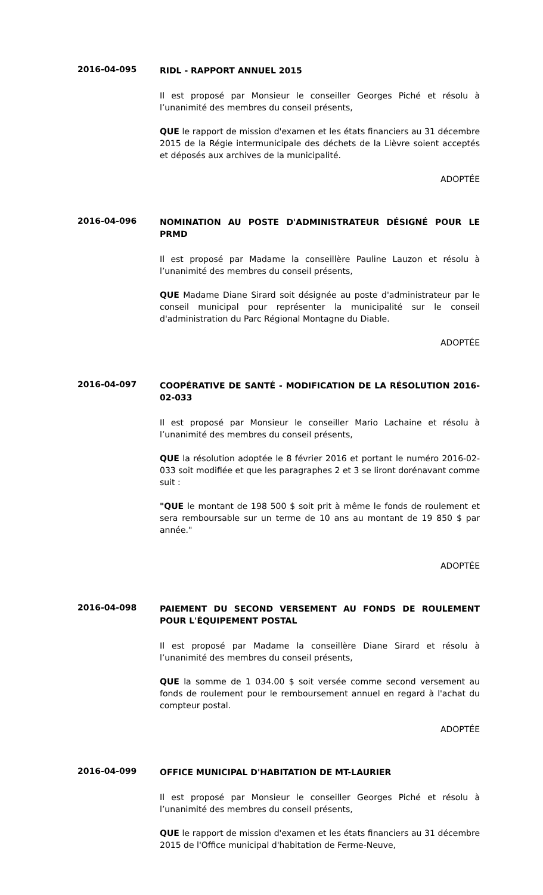2016-04-095
RIDL - RAPPORT ANNUEL 2015
Il est proposé par Monsieur le conseiller Georges Piché et résolu à l’unanimité des membres du conseil présents,
QUE le rapport de mission d'examen et les états financiers au 31 décembre 2015 de la Régie intermunicipale des déchets de la Lièvre soient acceptés et déposés aux archives de la municipalité.
ADOPTÉE
2016-04-096
NOMINATION AU POSTE D'ADMINISTRATEUR DÉSIGNÉ POUR LE PRMD
Il est proposé par Madame la conseillère Pauline Lauzon et résolu à l’unanimité des membres du conseil présents,
QUE Madame Diane Sirard soit désignée au poste d'administrateur par le conseil municipal pour représenter la municipalité sur le conseil d'administration du Parc Régional Montagne du Diable.
ADOPTÉE
2016-04-097
COOPÉRATIVE DE SANTÉ - MODIFICATION DE LA RÉSOLUTION 2016-02-033
Il est proposé par Monsieur le conseiller Mario Lachaine et résolu à l’unanimité des membres du conseil présents,
QUE la résolution adoptée le 8 février 2016 et portant le numéro 2016-02-033 soit modifiée et que les paragraphes 2 et 3 se liront dorénavant comme suit :
"QUE le montant de 198 500 $ soit prit à même le fonds de roulement et sera remboursable sur un terme de 10 ans au montant de 19 850 $ par année."
ADOPTÉE
2016-04-098
PAIEMENT DU SECOND VERSEMENT AU FONDS DE ROULEMENT POUR L'ÉQUIPEMENT POSTAL
Il est proposé par Madame la conseillère Diane Sirard et résolu à l’unanimité des membres du conseil présents,
QUE la somme de 1 034.00 $ soit versée comme second versement au fonds de roulement pour le remboursement annuel en regard à l'achat du compteur postal.
ADOPTÉE
2016-04-099
OFFICE MUNICIPAL D'HABITATION DE MT-LAURIER
Il est proposé par Monsieur le conseiller Georges Piché et résolu à l’unanimité des membres du conseil présents,
QUE le rapport de mission d'examen et les états financiers au 31 décembre 2015 de l'Office municipal d'habitation de Ferme-Neuve,